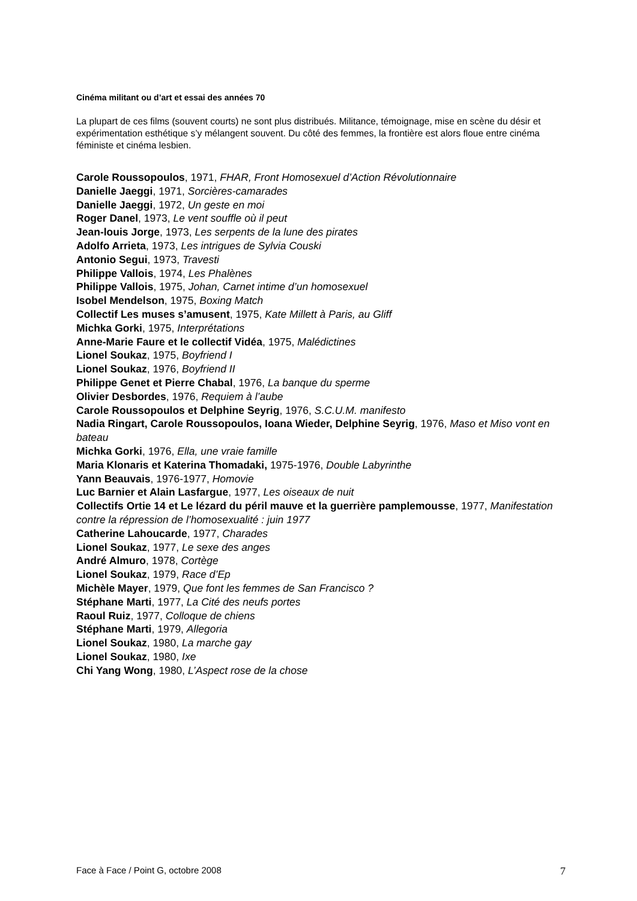Cinéma militant ou d’art et essai des années 70
La plupart de ces films (souvent courts) ne sont plus distribués. Militance, témoignage, mise en scène du désir et expérimentation esthétique s’y mélangent souvent. Du côté des femmes, la frontière est alors floue entre cinéma féministe et cinéma lesbien.
Carole Roussopoulos, 1971, FHAR, Front Homosexuel d’Action Révolutionnaire
Danielle Jaeggi, 1971, Sorcières-camarades
Danielle Jaeggi, 1972, Un geste en moi
Roger Danel, 1973, Le vent souffle où il peut
Jean-louis Jorge, 1973, Les serpents de la lune des pirates
Adolfo Arrieta, 1973, Les intrigues de Sylvia Couski
Antonio Segui, 1973, Travesti
Philippe Vallois, 1974, Les Phalènes
Philippe Vallois, 1975, Johan, Carnet intime d’un homosexuel
Isobel Mendelson, 1975, Boxing Match
Collectif Les muses s’amusent, 1975, Kate Millett à Paris, au Gliff
Michka Gorki, 1975, Interprétations
Anne-Marie Faure et le collectif Vidéa, 1975, Malédictines
Lionel Soukaz, 1975, Boyfriend I
Lionel Soukaz, 1976, Boyfriend II
Philippe Genet et Pierre Chabal, 1976, La banque du sperme
Olivier Desbordes, 1976, Requiem à l’aube
Carole Roussopoulos et Delphine Seyrig, 1976, S.C.U.M. manifesto
Nadia Ringart, Carole Roussopoulos, Ioana Wieder, Delphine Seyrig, 1976, Maso et Miso vont en bateau
Michka Gorki, 1976, Ella, une vraie famille
Maria Klonaris et Katerina Thomadaki, 1975-1976, Double Labyrinthe
Yann Beauvais, 1976-1977, Homovie
Luc Barnier et Alain Lasfargue, 1977, Les oiseaux de nuit
Collectifs Ortie 14 et Le lézard du péril mauve et la guerrière pamplemousse, 1977, Manifestation contre la répression de l’homosexualité : juin 1977
Catherine Lahoucarde, 1977, Charades
Lionel Soukaz, 1977, Le sexe des anges
André Almuro, 1978, Cortège
Lionel Soukaz, 1979, Race d’Ep
Michèle Mayer, 1979, Que font les femmes de San Francisco ?
Stéphane Marti, 1977, La Cité des neufs portes
Raoul Ruiz, 1977, Colloque de chiens
Stéphane Marti, 1979, Allegoria
Lionel Soukaz, 1980, La marche gay
Lionel Soukaz, 1980, Ixe
Chi Yang Wong, 1980, L’Aspect rose de la chose
Face à Face / Point G, octobre 2008 7